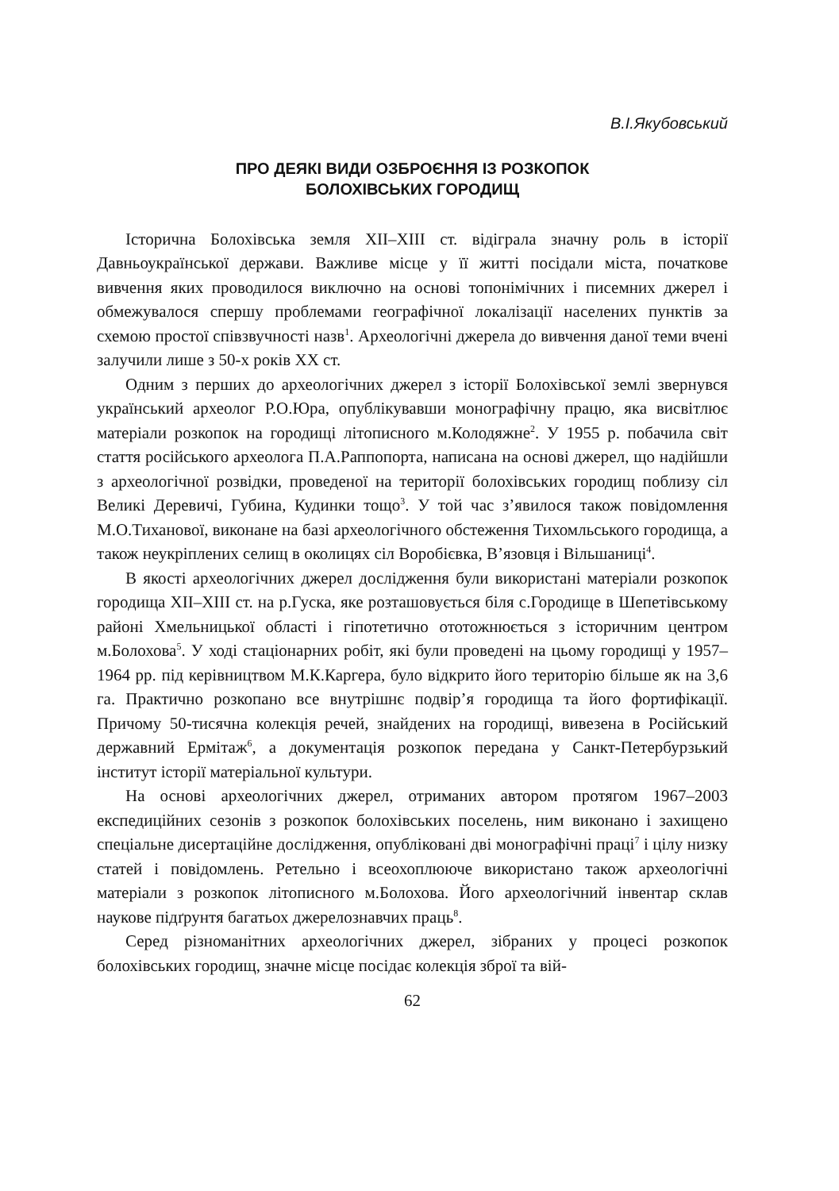В.І.Якубовський
ПРО ДЕЯКІ ВИДИ ОЗБРОЄННЯ ІЗ РОЗКОПОК
БОЛОХІВСЬКИХ ГОРОДИЩ
Історична Болохівська земля XII–XIII ст. відіграла значну роль в історії Давньоукраїнської держави. Важливе місце у її житті посідали міста, початкове вивчення яких проводилося виключно на основі топонімічних і писемних джерел і обмежувалося спершу проблемами географічної локалізації населених пунктів за схемою простої співзвучності назв<sup>1</sup>. Археологічні джерела до вивчення даної теми вчені залучили лише з 50-х років XX ст.
Одним з перших до археологічних джерел з історії Болохівської землі звернувся український археолог Р.О.Юра, опублікувавши монографічну працю, яка висвітлює матеріали розкопок на городищі літописного м.Колодяжне<sup>2</sup>. У 1955 р. побачила світ стаття російського археолога П.А.Раппопорта, написана на основі джерел, що надійшли з археологічної розвідки, проведеної на території болохівських городищ поблизу сіл Великі Деревичі, Губина, Кудинки тощо<sup>3</sup>. У той час з’явилося також повідомлення М.О.Тиханової, виконане на базі археологічного обстеження Тихомльського городища, а також неукріплених селищ в околицях сіл Воробієвка, В’язовця і Вільшаниці<sup>4</sup>.
В якості археологічних джерел дослідження були використані матеріали розкопок городища XII–XIII ст. на р.Гуска, яке розташовується біля с.Городище в Шепетівському районі Хмельницької області і гіпотетично ототожнюється з історичним центром м.Болохова<sup>5</sup>. У ході стаціонарних робіт, які були проведені на цьому городищі у 1957–1964 рр. під керівництвом М.К.Каргера, було відкрито його територію більше як на 3,6 га. Практично розкопано все внутрішнє подвір’я городища та його фортифікації. Причому 50-тисячна колекція речей, знайдених на городищі, вивезена в Російський державний Ермітаж<sup>6</sup>, а документація розкопок передана у Санкт-Петербурзький інститут історії матеріальної культури.
На основі археологічних джерел, отриманих автором протягом 1967–2003 експедиційних сезонів з розкопок болохівських поселень, ним виконано і захищено спеціальне дисертаційне дослідження, опубліковані дві монографічні праці<sup>7</sup> і цілу низку статей і повідомлень. Ретельно і всеохоплююче використано також археологічні матеріали з розкопок літописного м.Болохова. Його археологічний інвентар склав наукове підґрунтя багатьох джерелознавчих праць<sup>8</sup>.
Серед різноманітних археологічних джерел, зібраних у процесі розкопок болохівських городищ, значне місце посідає колекція зброї та вій-
62